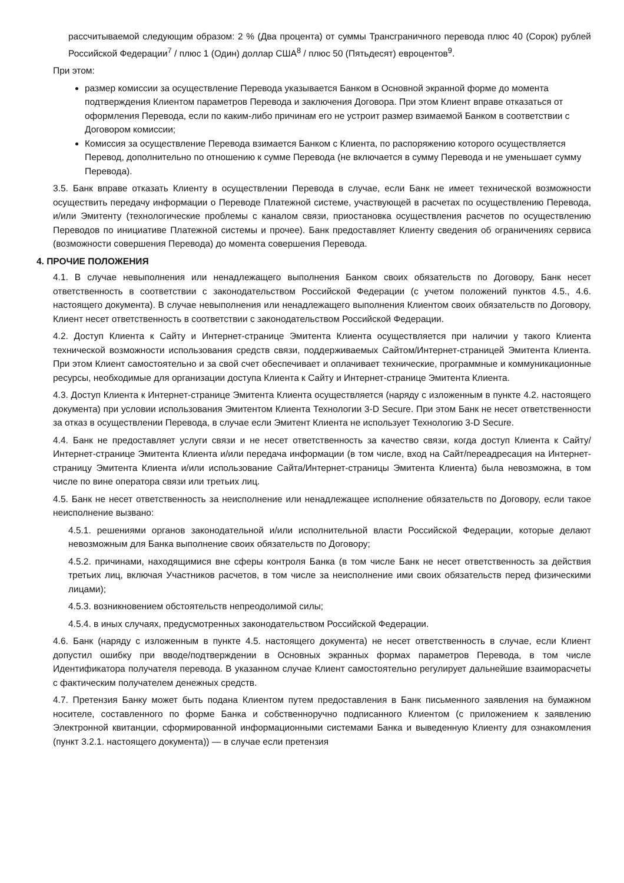рассчитываемой следующим образом: 2 % (Два процента) от суммы Трансграничного перевода плюс 40 (Сорок) рублей Российской Федерации<sup>7</sup> / плюс 1 (Один) доллар США<sup>8</sup> / плюс 50 (Пятьдесят) евроцентов<sup>9</sup>.
При этом:
размер комиссии за осуществление Перевода указывается Банком в Основной экранной форме до момента подтверждения Клиентом параметров Перевода и заключения Договора. При этом Клиент вправе отказаться от оформления Перевода, если по каким-либо причинам его не устроит размер взимаемой Банком в соответствии с Договором комиссии;
Комиссия за осуществление Перевода взимается Банком с Клиента, по распоряжению которого осуществляется Перевод, дополнительно по отношению к сумме Перевода (не включается в сумму Перевода и не уменьшает сумму Перевода).
3.5. Банк вправе отказать Клиенту в осуществлении Перевода в случае, если Банк не имеет технической возможности осуществить передачу информации о Переводе Платежной системе, участвующей в расчетах по осуществлению Перевода, и/или Эмитенту (технологические проблемы с каналом связи, приостановка осуществления расчетов по осуществлению Переводов по инициативе Платежной системы и прочее). Банк предоставляет Клиенту сведения об ограничениях сервиса (возможности совершения Перевода) до момента совершения Перевода.
4. ПРОЧИЕ ПОЛОЖЕНИЯ
4.1. В случае невыполнения или ненадлежащего выполнения Банком своих обязательств по Договору, Банк несет ответственность в соответствии с законодательством Российской Федерации (с учетом положений пунктов 4.5., 4.6. настоящего документа). В случае невыполнения или ненадлежащего выполнения Клиентом своих обязательств по Договору, Клиент несет ответственность в соответствии с законодательством Российской Федерации.
4.2. Доступ Клиента к Сайту и Интернет-странице Эмитента Клиента осуществляется при наличии у такого Клиента технической возможности использования средств связи, поддерживаемых Сайтом/Интернет-страницей Эмитента Клиента. При этом Клиент самостоятельно и за свой счет обеспечивает и оплачивает технические, программные и коммуникационные ресурсы, необходимые для организации доступа Клиента к Сайту и Интернет-странице Эмитента Клиента.
4.3. Доступ Клиента к Интернет-странице Эмитента Клиента осуществляется (наряду с изложенным в пункте 4.2. настоящего документа) при условии использования Эмитентом Клиента Технологии 3-D Secure. При этом Банк не несет ответственности за отказ в осуществлении Перевода, в случае если Эмитент Клиента не использует Технологию 3-D Secure.
4.4. Банк не предоставляет услуги связи и не несет ответственность за качество связи, когда доступ Клиента к Сайту/Интернет-странице Эмитента Клиента и/или передача информации (в том числе, вход на Сайт/переадресация на Интернет-страницу Эмитента Клиента и/или использование Сайта/Интернет-страницы Эмитента Клиента) была невозможна, в том числе по вине оператора связи или третьих лиц.
4.5. Банк не несет ответственность за неисполнение или ненадлежащее исполнение обязательств по Договору, если такое неисполнение вызвано:
4.5.1. решениями органов законодательной и/или исполнительной власти Российской Федерации, которые делают невозможным для Банка выполнение своих обязательств по Договору;
4.5.2. причинами, находящимися вне сферы контроля Банка (в том числе Банк не несет ответственность за действия третьих лиц, включая Участников расчетов, в том числе за неисполнение ими своих обязательств перед физическими лицами);
4.5.3. возникновением обстоятельств непреодолимой силы;
4.5.4. в иных случаях, предусмотренных законодательством Российской Федерации.
4.6. Банк (наряду с изложенным в пункте 4.5. настоящего документа) не несет ответственность в случае, если Клиент допустил ошибку при вводе/подтверждении в Основных экранных формах параметров Перевода, в том числе Идентификатора получателя перевода. В указанном случае Клиент самостоятельно регулирует дальнейшие взаиморасчеты с фактическим получателем денежных средств.
4.7. Претензия Банку может быть подана Клиентом путем предоставления в Банк письменного заявления на бумажном носителе, составленного по форме Банка и собственноручно подписанного Клиентом (с приложением к заявлению Электронной квитанции, сформированной информационными системами Банка и выведенную Клиенту для ознакомления (пункт 3.2.1. настоящего документа)) — в случае если претензия